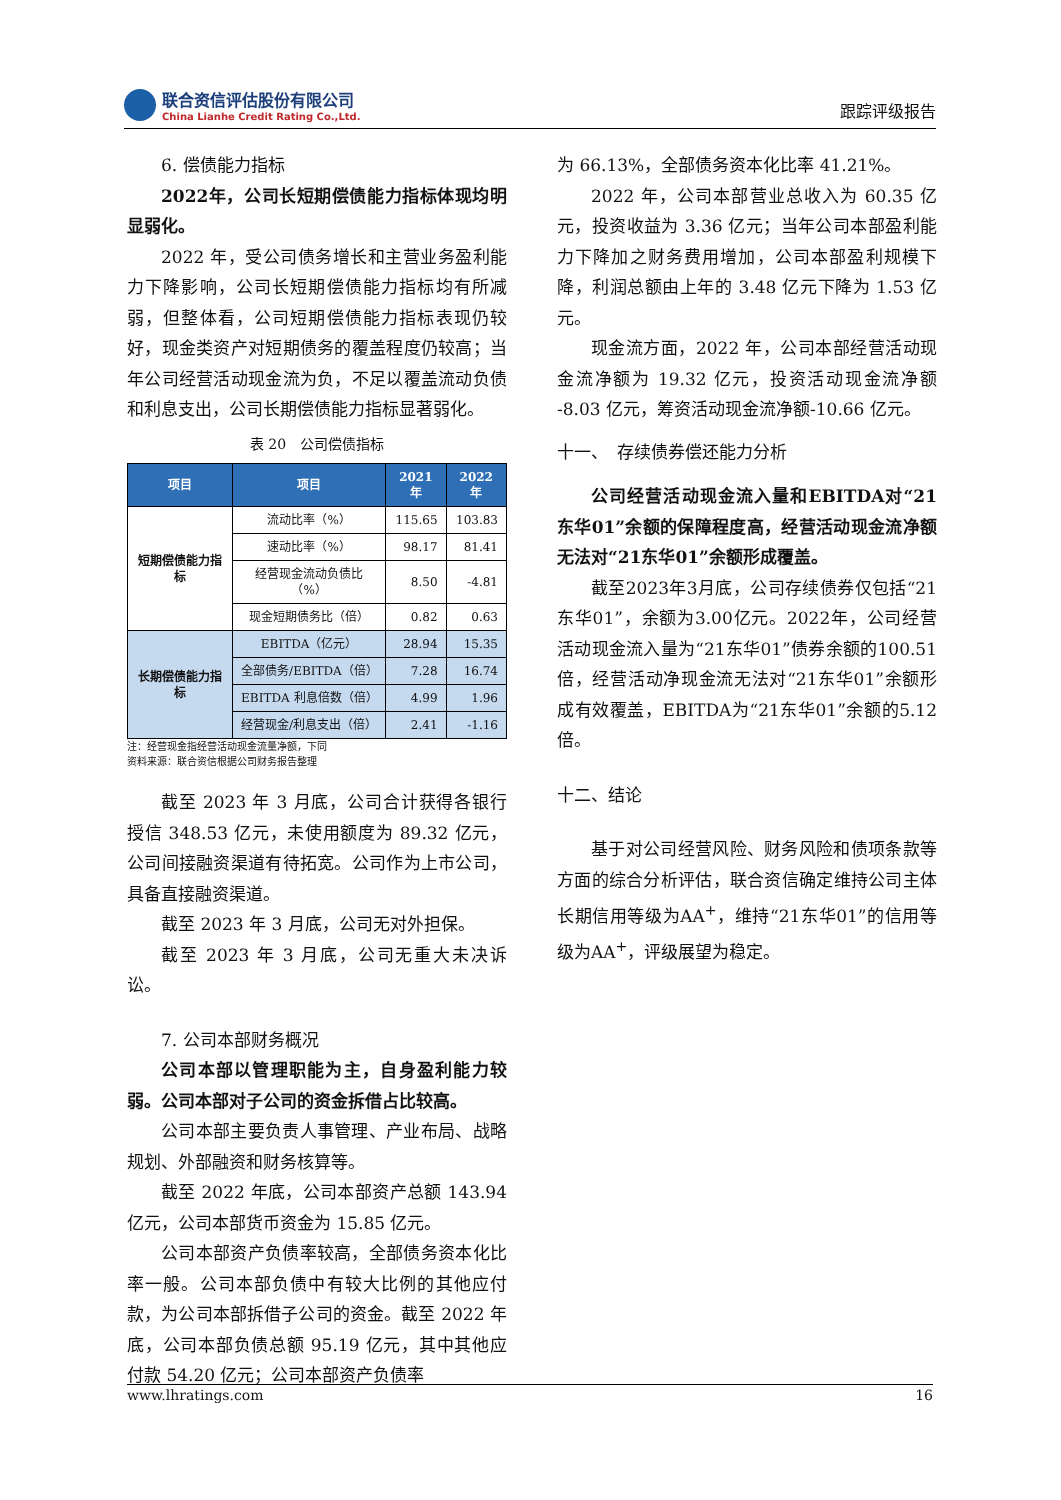联合资信评估股份有限公司
China Lianhe Credit Rating Co.,Ltd.
跟踪评级报告
6. 偿债能力指标
2022年，公司长短期偿债能力指标体现均明显弱化。
2022 年，受公司债务增长和主营业务盈利能力下降影响，公司长短期偿债能力指标均有所减弱，但整体看，公司短期偿债能力指标表现仍较好，现金类资产对短期债务的覆盖程度仍较高；当年公司经营活动现金流为负，不足以覆盖流动负债和利息支出，公司长期偿债能力指标显著弱化。
表 20　公司偿债指标
| 项目 | 项目 | 2021 年 | 2022 年 |
| --- | --- | --- | --- |
| 短期偿债能力指标 | 流动比率（%） | 115.65 | 103.83 |
| | 速动比率（%） | 98.17 | 81.41 |
| | 经营现金流动负债比（%） | 8.50 | -4.81 |
| | 现金短期债务比（倍） | 0.82 | 0.63 |
| 长期偿债能力指标 | EBITDA（亿元） | 28.94 | 15.35 |
| | 全部债务/EBITDA（倍） | 7.28 | 16.74 |
| | EBITDA 利息倍数（倍） | 4.99 | 1.96 |
| | 经营现金/利息支出（倍） | 2.41 | -1.16 |
注：经营现金指经营活动现金流量净额，下同
资料来源：联合资信根据公司财务报告整理
截至 2023 年 3 月底，公司合计获得各银行授信 348.53 亿元，未使用额度为 89.32 亿元，公司间接融资渠道有待拓宽。公司作为上市公司，具备直接融资渠道。
截至 2023 年 3 月底，公司无对外担保。
截至 2023 年 3 月底，公司无重大未决诉讼。
7. 公司本部财务概况
公司本部以管理职能为主，自身盈利能力较弱。公司本部对子公司的资金拆借占比较高。
公司本部主要负责人事管理、产业布局、战略规划、外部融资和财务核算等。
截至 2022 年底，公司本部资产总额 143.94 亿元，公司本部货币资金为 15.85 亿元。
公司本部资产负债率较高，全部债务资本化比率一般。公司本部负债中有较大比例的其他应付款，为公司本部拆借子公司的资金。截至 2022 年底，公司本部负债总额 95.19 亿元，其中其他应付款 54.20 亿元；公司本部资产负债率
为 66.13%，全部债务资本化比率 41.21%。
2022 年，公司本部营业总收入为 60.35 亿元，投资收益为 3.36 亿元；当年公司本部盈利能力下降加之财务费用增加，公司本部盈利规模下降，利润总额由上年的 3.48 亿元下降为 1.53 亿元。
现金流方面，2022 年，公司本部经营活动现金流净额为 19.32 亿元，投资活动现金流净额 -8.03 亿元，筹资活动现金流净额-10.66 亿元。
十一、　存续债券偿还能力分析
公司经营活动现金流入量和EBITDA对“21东华01”余额的保障程度高，经营活动现金流净额无法对“21东华01”余额形成覆盖。
截至2023年3月底，公司存续债券仅包括“21东华01”，余额为3.00亿元。2022年，公司经营活动现金流入量为“21东华01”债券余额的100.51倍，经营活动净现金流无法对“21东华01”余额形成有效覆盖，EBITDA为“21东华01”余额的5.12倍。
十二、结论
基于对公司经营风险、财务风险和债项条款等方面的综合分析评估，联合资信确定维持公司主体长期信用等级为AA<sup>+</sup>，维持“21东华01”的信用等级为AA<sup>+</sup>，评级展望为稳定。
www.lhratings.com 16